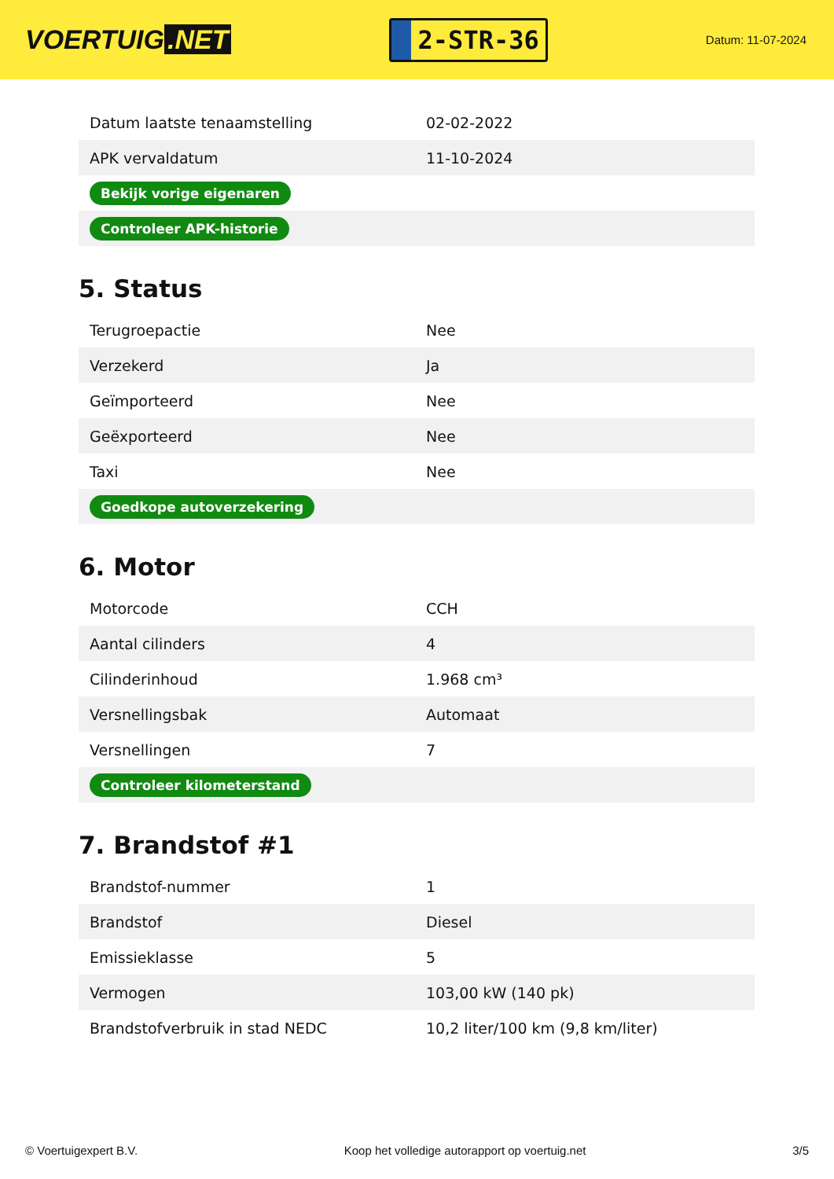VOERTUIG.NET
2-STR-36
Datum: 11-07-2024
| Datum laatste tenaamstelling | 02-02-2022 |
| APK vervaldatum | 11-10-2024 |
| Bekijk vorige eigenaren | |
| Controleer APK-historie | |
5. Status
| Terugroepactie | Nee |
| Verzekerd | Ja |
| Geïmporteerd | Nee |
| Geëxporteerd | Nee |
| Taxi | Nee |
| Goedkope autoverzekering | |
6. Motor
| Motorcode | CCH |
| Aantal cilinders | 4 |
| Cilinderinhoud | 1.968 cm³ |
| Versnellingsbak | Automaat |
| Versnellingen | 7 |
| Controleer kilometerstand | |
7. Brandstof #1
| Brandstof-nummer | 1 |
| Brandstof | Diesel |
| Emissieklasse | 5 |
| Vermogen | 103,00 kW (140 pk) |
| Brandstofverbruik in stad NEDC | 10,2 liter/100 km (9,8 km/liter) |
© Voertuigexpert B.V. Koop het volledige autorapport op voertuig.net 3/5